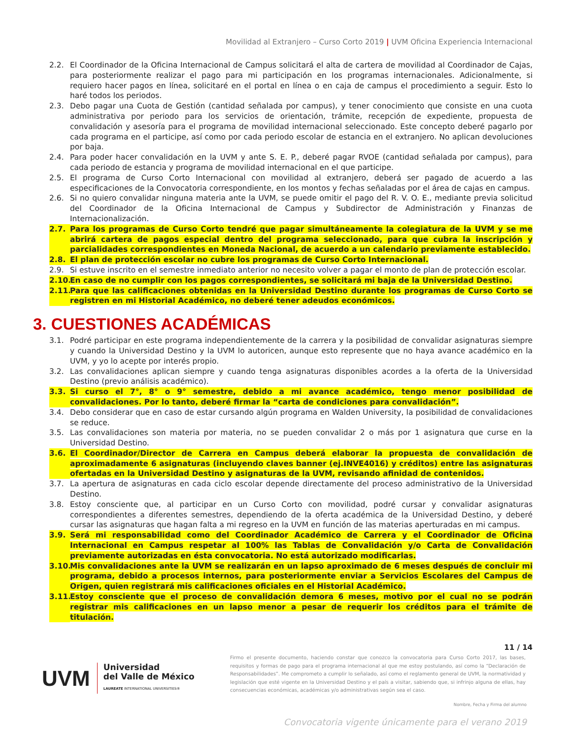Movilidad al Extranjero – Curso Corto 2019 | UVM Oficina Experiencia Internacional
2.2. El Coordinador de la Oficina Internacional de Campus solicitará el alta de cartera de movilidad al Coordinador de Cajas, para posteriormente realizar el pago para mi participación en los programas internacionales. Adicionalmente, si requiero hacer pagos en línea, solicitaré en el portal en línea o en caja de campus el procedimiento a seguir. Esto lo haré todos los periodos.
2.3. Debo pagar una Cuota de Gestión (cantidad señalada por campus), y tener conocimiento que consiste en una cuota administrativa por periodo para los servicios de orientación, trámite, recepción de expediente, propuesta de convalidación y asesoría para el programa de movilidad internacional seleccionado. Este concepto deberé pagarlo por cada programa en el participe, así como por cada periodo escolar de estancia en el extranjero. No aplican devoluciones por baja.
2.4. Para poder hacer convalidación en la UVM y ante S. E. P., deberé pagar RVOE (cantidad señalada por campus), para cada periodo de estancia y programa de movilidad internacional en el que participe.
2.5. El programa de Curso Corto Internacional con movilidad al extranjero, deberá ser pagado de acuerdo a las especificaciones de la Convocatoria correspondiente, en los montos y fechas señaladas por el área de cajas en campus.
2.6. Si no quiero convalidar ninguna materia ante la UVM, se puede omitir el pago del R. V. O. E., mediante previa solicitud del Coordinador de la Oficina Internacional de Campus y Subdirector de Administración y Finanzas de Internacionalización.
2.7. Para los programas de Curso Corto tendré que pagar simultáneamente la colegiatura de la UVM y se me abrirá cartera de pagos especial dentro del programa seleccionado, para que cubra la inscripción y parcialidades correspondientes en Moneda Nacional, de acuerdo a un calendario previamente establecido.
2.8. El plan de protección escolar no cubre los programas de Curso Corto Internacional.
2.9. Si estuve inscrito en el semestre inmediato anterior no necesito volver a pagar el monto de plan de protección escolar.
2.10.
En caso de no cumplir con los pagos correspondientes, se solicitará mi baja de la Universidad Destino.
2.11.
Para que las calificaciones obtenidas en la Universidad Destino durante los programas de Curso Corto se registren en mi Historial Académico, no deberé tener adeudos económicos.
3. CUESTIONES ACADÉMICAS
3.1. Podré participar en este programa independientemente de la carrera y la posibilidad de convalidar asignaturas siempre y cuando la Universidad Destino y la UVM lo autoricen, aunque esto represente que no haya avance académico en la UVM, y yo lo acepte por interés propio.
3.2. Las convalidaciones aplican siempre y cuando tenga asignaturas disponibles acordes a la oferta de la Universidad Destino (previo análisis académico).
3.3. Si curso el 7°, 8° o 9° semestre, debido a mi avance académico, tengo menor posibilidad de convalidaciones. Por lo tanto, deberé firmar la “carta de condiciones para convalidación”.
3.4. Debo considerar que en caso de estar cursando algún programa en Walden University, la posibilidad de convalidaciones se reduce.
3.5. Las convalidaciones son materia por materia, no se pueden convalidar 2 o más por 1 asignatura que curse en la Universidad Destino.
3.6. El Coordinador/Director de Carrera en Campus deberá elaborar la propuesta de convalidación de aproximadamente 6 asignaturas (incluyendo claves banner (ej.INVE4016) y créditos) entre las asignaturas ofertadas en la Universidad Destino y asignaturas de la UVM, revisando afinidad de contenidos.
3.7. La apertura de asignaturas en cada ciclo escolar depende directamente del proceso administrativo de la Universidad Destino.
3.8. Estoy consciente que, al participar en un Curso Corto con movilidad, podré cursar y convalidar asignaturas correspondientes a diferentes semestres, dependiendo de la oferta académica de la Universidad Destino, y deberé cursar las asignaturas que hagan falta a mi regreso en la UVM en función de las materias aperturadas en mi campus.
3.9. Será mi responsabilidad como del Coordinador Académico de Carrera y el Coordinador de Oficina Internacional en Campus respetar al 100% las Tablas de Convalidación y/o Carta de Convalidación previamente autorizadas en ésta convocatoria. No está autorizado modificarlas.
3.10.
Mis convalidaciones ante la UVM se realizarán en un lapso aproximado de 6 meses después de concluir mi programa, debido a procesos internos, para posteriormente enviar a Servicios Escolares del Campus de Origen, quien registrará mis calificaciones oficiales en el Historial Académico.
3.11.
Estoy consciente que el proceso de convalidación demora 6 meses, motivo por el cual no se podrán registrar mis calificaciones en un lapso menor a pesar de requerir los créditos para el trámite de titulación.
11 / 14
UVM
Universidad
del Valle de México
LAUREATE INTERNATIONAL UNIVERSITIES®
Firmo el presente documento, haciendo constar que conozco la convocatoria para Curso Corto 2017, las bases, requisitos y formas de pago para el programa internacional al que me estoy postulando, así como la “Declaración de Responsabilidades”. Me comprometo a cumplir lo señalado, así como el reglamento general de UVM, la normatividad y legislación que esté vigente en la Universidad Destino y el país a visitar, sabiendo que, si infrinjo alguna de ellas, hay consecuencias económicas, académicas y/o administrativas según sea el caso.
Nombre, Fecha y Firma del alumno
Convocatoria vigente únicamente para el verano 2019